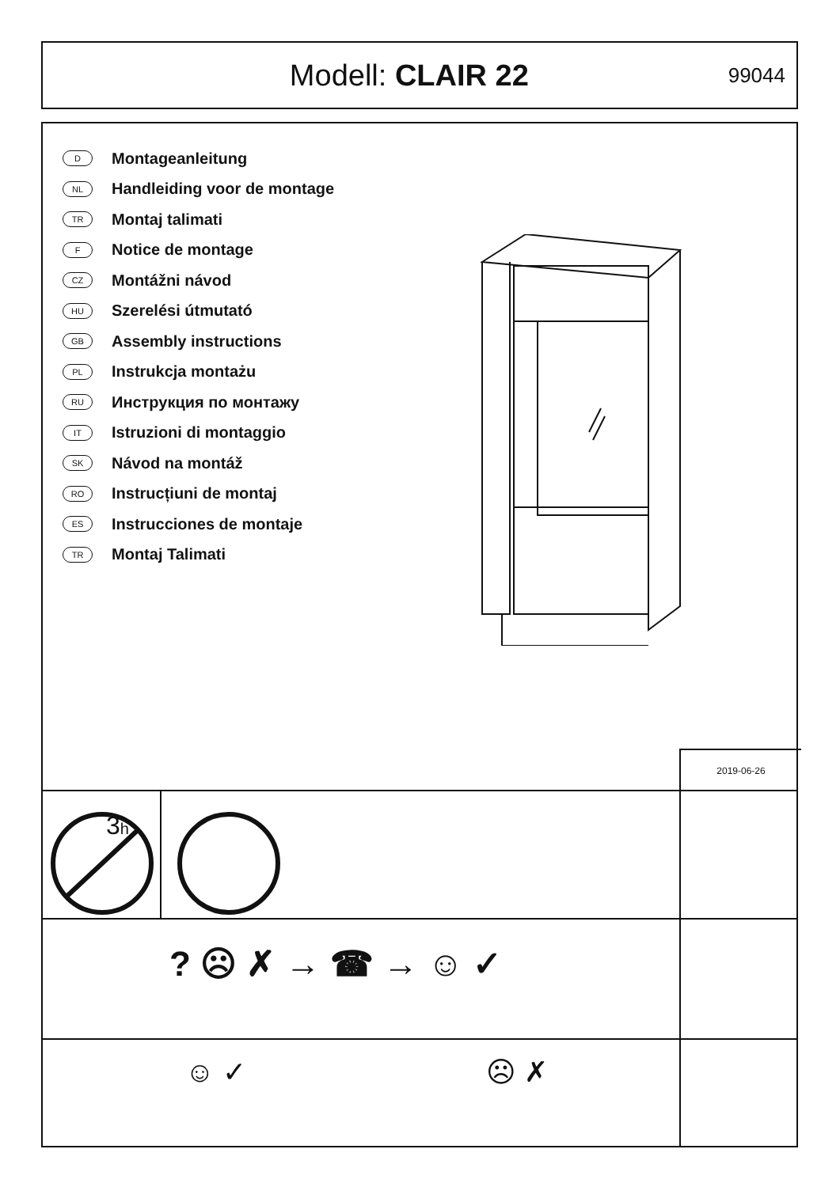Modell: CLAIR 22
99044
D Montageanleitung
NL Handleiding voor de montage
TR Montaj talimati
F Notice de montage
CZ Montážni návod
HU Szerelési útmutató
GB Assembly instructions
PL Instrukcja montażu
RU Инструкция по монтажу
IT Istruzioni di montaggio
SK Návod na montáž
RO Instrucțiuni de montaj
ES Instrucciones de montaje
TR Montaj Talimati
2019-06-26
3h
? ☹ ✗ → ☎ → ☺ ✓
☺ ✓ ☹ ✗